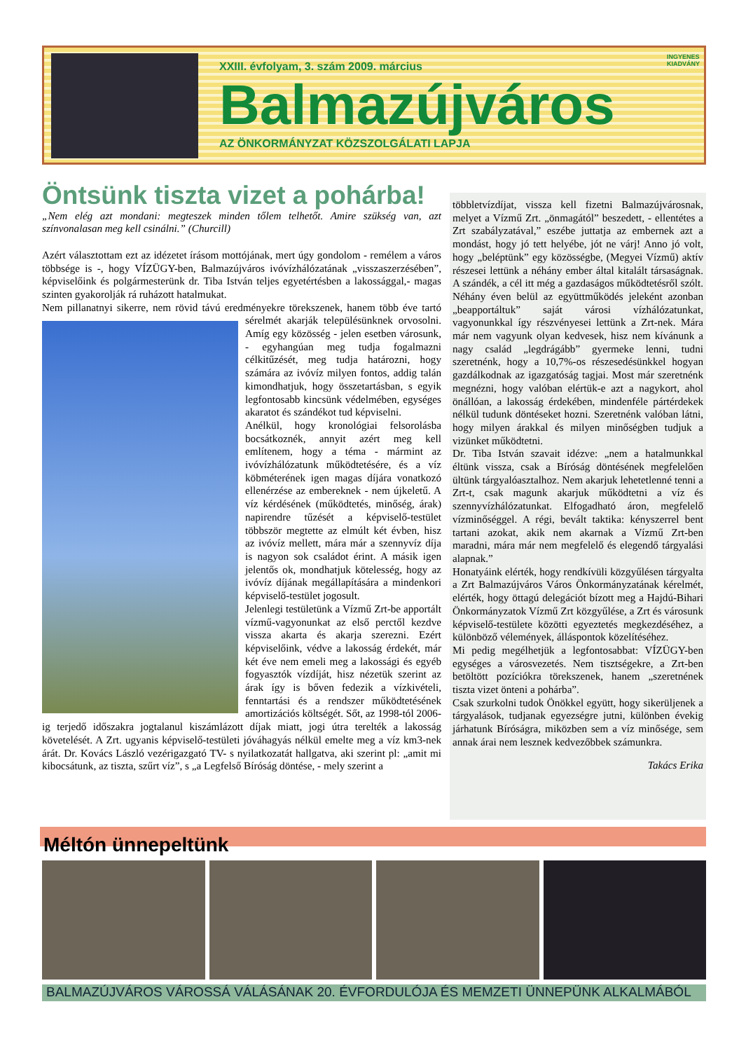XXIII. évfolyam, 3. szám 2009. március
Balmazújváros
AZ ÖNKORMÁNYZAT KÖZSZOLGÁLATI LAPJA
INGYENES
KIADVÁNY
Öntsünk tiszta vizet a pohárba!
„Nem elég azt mondani: megteszek minden tőlem telhetőt. Amire szükség van, azt színvonalasan meg kell csinálni.” (Churcill)
Azért választottam ezt az idézetet írásom mottójának, mert úgy gondolom - remélem a város többsége is -, hogy VÍZÜGY-ben, Balmazújváros ivóvízhálózatának „visszaszerzésében”, képviselőink és polgármesterünk dr. Tiba István teljes egyetértésben a lakossággal,- magas szinten gyakorolják rá ruházott hatalmukat.
Nem pillanatnyi sikerre, nem rövid távú eredményekre törekszenek, hanem több éve tartó sérelmét akarják településünknek orvosolni. Amíg egy közösség - jelen esetben városunk, - egyhangúan meg tudja fogalmazni célkitűzését, meg tudja határozni, hogy számára az ivóvíz milyen fontos, addig talán kimondhatjuk, hogy összetartásban, s egyik legfontosabb kincsünk védelmében, egységes akaratot és szándékot tud képviselni.
Anélkül, hogy kronológiai felsorolásba bocsátkoznék, annyit azért meg kell említenem, hogy a téma - mármint az ivóvízhálózatunk működtetésére, és a víz köbméterének igen magas díjára vonatkozó ellenérzése az embereknek - nem újkeletű. A víz kérdésének (működtetés, minőség, árak) napirendre tűzését a képviselő-testület többször megtette az elmúlt két évben, hisz az ivóvíz mellett, mára már a szennyvíz díja is nagyon sok családot érint. A másik igen jelentős ok, mondhatjuk kötelesség, hogy az ivóvíz díjának megállapítására a mindenkori képviselő-testület jogosult.
Jelenlegi testületünk a Vízmű Zrt-be apportált vízmű-vagyonunkat az első perctől kezdve vissza akarta és akarja szerezni. Ezért képviselőink, védve a lakosság érdekét, már két éve nem emeli meg a lakossági és egyéb fogyasztók vízdíját, hisz nézetük szerint az árak így is bőven fedezik a vízkivételi, fenntartási és a rendszer működtetésének amortizációs költségét. Sőt, az 1998-tól 2006-ig terjedő időszakra jogtalanul kiszámlázott díjak miatt, jogi útra terelték a lakosság követelését. A Zrt. ugyanis képviselő-testületi jóváhagyás nélkül emelte meg a víz km3-nek árát. Dr. Kovács László vezérigazgató TV- s nyilatkozatát hallgatva, aki szerint pl: „amit mi kibocsátunk, az tiszta, szűrt víz”, s „a Legfelső Bíróság döntése, - mely szerint a
többletvízdíjat, vissza kell fizetni Balmazújvárosnak, melyet a Vízmű Zrt. „önmagától” beszedett, - ellentétes a Zrt szabályzatával,” eszébe juttatja az embernek azt a mondást, hogy jó tett helyébe, jót ne várj! Anno jó volt, hogy „beléptünk” egy közösségbe, (Megyei Vízmű) aktív részesei lettünk a néhány ember által kitalált társaságnak. A szándék, a cél itt még a gazdaságos működtetésről szólt. Néhány éven belül az együttműködés jeleként azonban „beapportáltuk” saját városi vízhálózatunkat, vagyonunkkal így részvényesei lettünk a Zrt-nek. Mára már nem vagyunk olyan kedvesek, hisz nem kívánunk a nagy család „legdrágább” gyermeke lenni, tudni szeretnénk, hogy a 10,7%-os részesedésünkkel hogyan gazdálkodnak az igazgatóság tagjai. Most már szeretnénk megnézni, hogy valóban elértük-e azt a nagykort, ahol önállóan, a lakosság érdekében, mindenféle pártérdekek nélkül tudunk döntéseket hozni. Szeretnénk valóban látni, hogy milyen árakkal és milyen minőségben tudjuk a vizünket működtetni.
Dr. Tiba István szavait idézve: „nem a hatalmunkkal éltünk vissza, csak a Bíróság döntésének megfelelően ültünk tárgyalóasztalhoz. Nem akarjuk lehetetlenné tenni a Zrt-t, csak magunk akarjuk működtetni a víz és szennyvízhálózatunkat. Elfogadható áron, megfelelő vízminőséggel. A régi, bevált taktika: kényszerrel bent tartani azokat, akik nem akarnak a Vízmű Zrt-ben maradni, mára már nem megfelelő és elegendő tárgyalási alapnak.”
Honatyáink elérték, hogy rendkívüli közgyűlésen tárgyalta a Zrt Balmazújváros Város Önkormányzatának kérelmét, elérték, hogy öttagú delegációt bízott meg a Hajdú-Bihari Önkormányzatok Vízmű Zrt közgyűlése, a Zrt és városunk képviselő-testülete közötti egyeztetés megkezdéséhez, a különböző vélemények, álláspontok közelítéséhez.
Mi pedig megélhetjük a legfontosabbat: VÍZÜGY-ben egységes a városvezetés. Nem tisztségekre, a Zrt-ben betöltött pozíciókra törekszenek, hanem „szeretnének tiszta vizet önteni a pohárba”.
Csak szurkolni tudok Önökkel együtt, hogy sikerüljenek a tárgyalások, tudjanak egyezségre jutni, különben évekig járhatunk Bíróságra, miközben sem a víz minősége, sem annak árai nem lesznek kedvezőbbek számunkra.
Takács Erika
Méltón ünnepeltünk
BALMAZÚJVÁROS VÁROSSÁ VÁLÁSÁNAK 20. ÉVFORDULÓJA ÉS MEMZETI ÜNNEPÜNK ALKALMÁBÓL